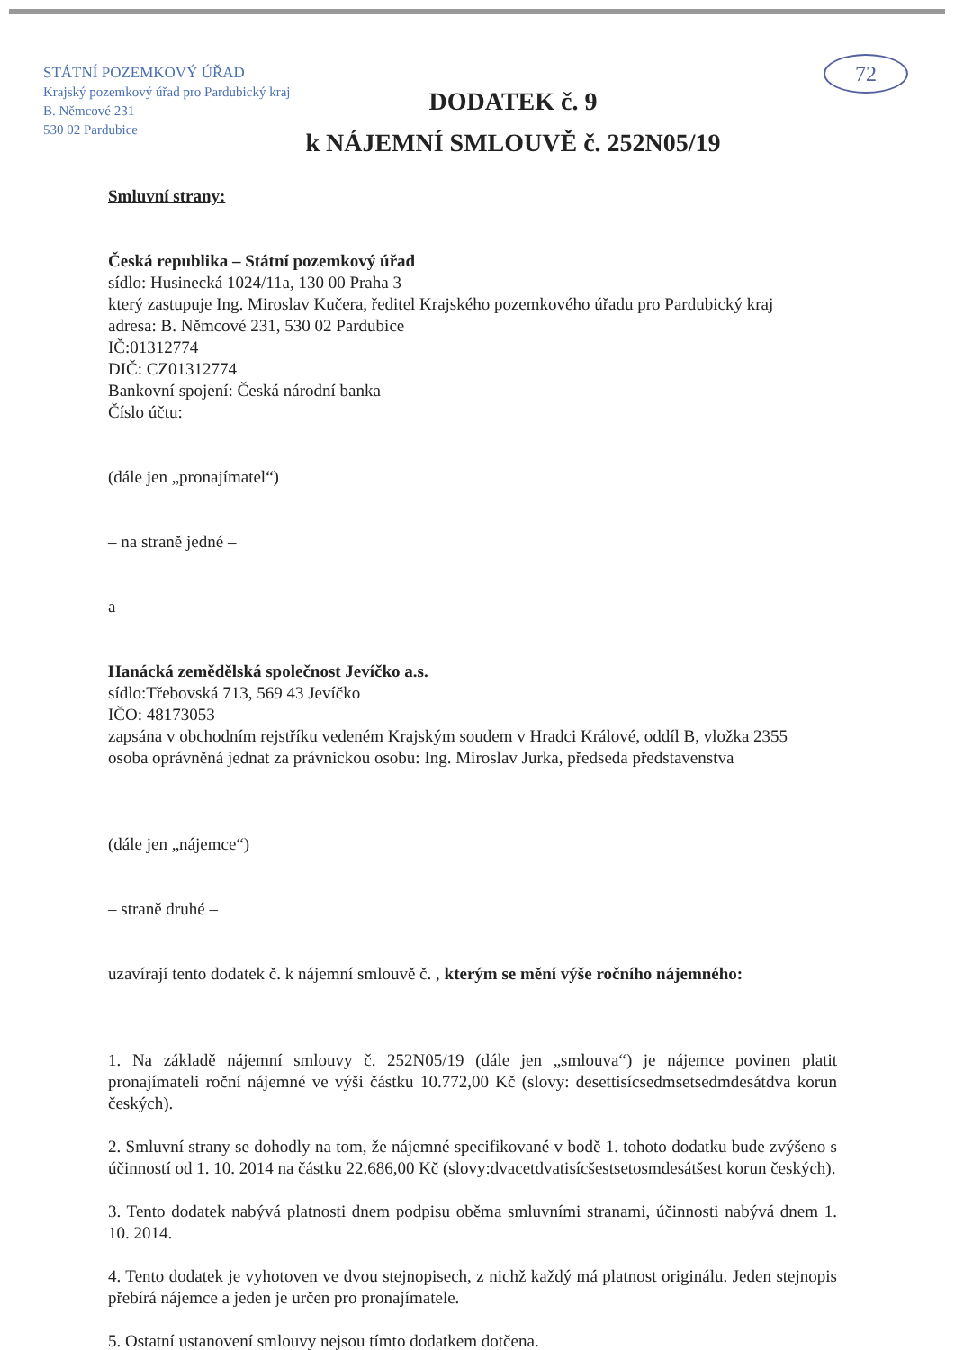STÁTNÍ POZEMKOVÝ ÚŘAD
Krajský pozemkový úřad pro Pardubický kraj
B. Němcové 231
530 02 Pardubice
72
DODATEK č. 9
k NÁJEMNÍ SMLOUVĚ č. 252N05/19
Smluvní strany:
Česká republika – Státní pozemkový úřad
sídlo: Husinecká 1024/11a, 130 00 Praha 3
který zastupuje Ing. Miroslav Kučera, ředitel Krajského pozemkového úřadu pro Pardubický kraj
adresa: B. Němcové 231, 530 02 Pardubice
IČ:01312774
DIČ: CZ01312774
Bankovní spojení: Česká národní banka
Číslo účtu:
(dále jen „pronajímatel“)
– na straně jedné –
a
Hanácká zemědělská společnost Jevíčko a.s.
sídlo:Třebovská 713, 569 43 Jevíčko
IČO: 48173053
zapsána v obchodním rejstříku vedeném Krajským soudem v Hradci Králové, oddíl B, vložka 2355
osoba oprávněná jednat za právnickou osobu: Ing. Miroslav Jurka, předseda představenstva
(dále jen „nájemce“)
– straně druhé –
uzavírají tento dodatek č. k nájemní smlouvě č. , kterým se mění výše ročního nájemného:
1. Na základě nájemní smlouvy č. 252N05/19 (dále jen „smlouva“) je nájemce povinen platit pronajímateli roční nájemné ve výši částku 10.772,00 Kč (slovy: desettisícsedmsetsedmdesátdva korun českých).
2. Smluvní strany se dohodly na tom, že nájemné specifikované v bodě 1. tohoto dodatku bude zvýšeno s účinností od 1. 10. 2014 na částku 22.686,00 Kč (slovy:dvacetdvatisícšestsetosmdesátšest korun českých).
3. Tento dodatek nabývá platnosti dnem podpisu oběma smluvními stranami, účinnosti nabývá dnem 1. 10. 2014.
4. Tento dodatek je vyhotoven ve dvou stejnopisech, z nichž každý má platnost originálu. Jeden stejnopis přebírá nájemce a jeden je určen pro pronajímatele.
5. Ostatní ustanovení smlouvy nejsou tímto dodatkem dotčena.